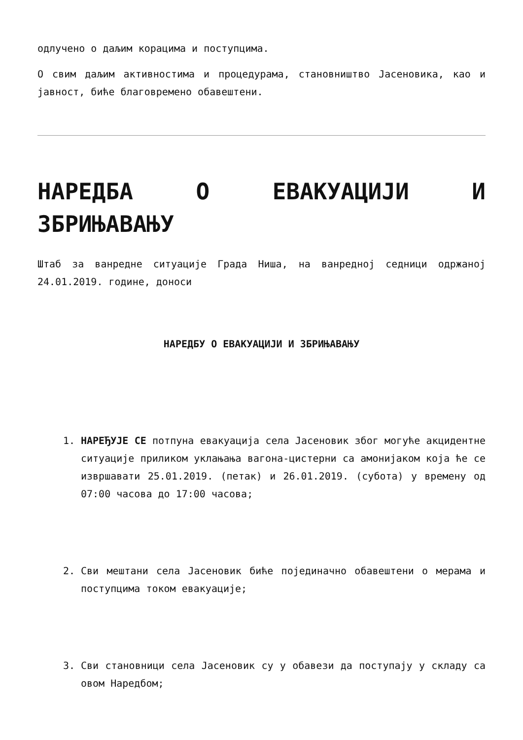одлучено о даљим корацима и поступцима.
О свим даљим активностима и процедурама, становништво Јасеновика, као и јавност, биће благовремено обавештени.
НАРЕДБА О ЕВАКУАЦИЈИ И ЗБРИЊАВАЊУ
Штаб за ванредне ситуације Града Ниша, на ванредној седници одржаној 24.01.2019. године, доноси
НАРЕДБУ О ЕВАКУАЦИЈИ И ЗБРИЊАВАЊУ
1. НАРЕЂУЈЕ СЕ потпуна евакуација села Јасеновик због могуће акцидентне ситуације приликом уклањања вагона-цистерни са амонијаком која ће се извршавати 25.01.2019. (петак) и 26.01.2019. (субота) у времену од 07:00 часова до 17:00 часова;
2. Сви мештани села Јасеновик биће појединачно обавештени о мерама и поступцима током евакуације;
3. Сви становници села Јасеновик су у обавези да поступају у складу са овом Наредбом;